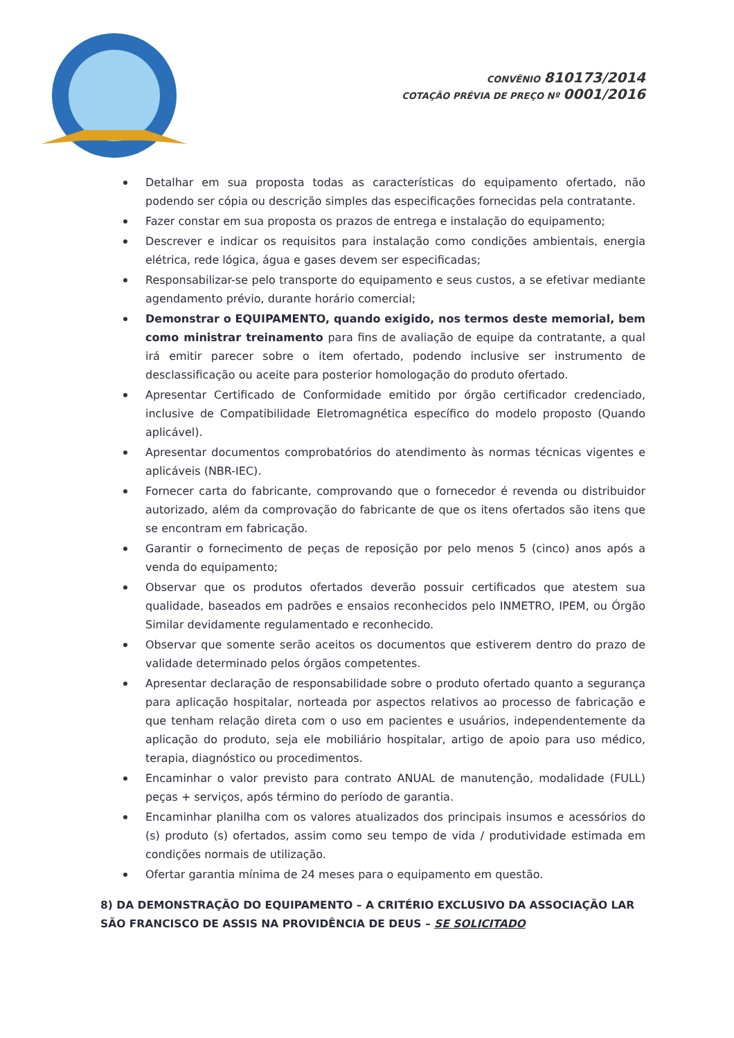CONVÊNIO 810173/2014
COTAÇÃO PRÉVIA DE PREÇO Nº 0001/2016
Detalhar em sua proposta todas as características do equipamento ofertado, não podendo ser cópia ou descrição simples das especificações fornecidas pela contratante.
Fazer constar em sua proposta os prazos de entrega e instalação do equipamento;
Descrever e indicar os requisitos para instalação como condições ambientais, energia elétrica, rede lógica, água e gases devem ser especificadas;
Responsabilizar-se pelo transporte do equipamento e seus custos, a se efetivar mediante agendamento prévio, durante horário comercial;
Demonstrar o EQUIPAMENTO, quando exigido, nos termos deste memorial, bem como ministrar treinamento para fins de avaliação de equipe da contratante, a qual irá emitir parecer sobre o item ofertado, podendo inclusive ser instrumento de desclassificação ou aceite para posterior homologação do produto ofertado.
Apresentar Certificado de Conformidade emitido por órgão certificador credenciado, inclusive de Compatibilidade Eletromagnética específico do modelo proposto (Quando aplicável).
Apresentar documentos comprobatórios do atendimento às normas técnicas vigentes e aplicáveis (NBR-IEC).
Fornecer carta do fabricante, comprovando que o fornecedor é revenda ou distribuidor autorizado, além da comprovação do fabricante de que os itens ofertados são itens que se encontram em fabricação.
Garantir o fornecimento de peças de reposição por pelo menos 5 (cinco) anos após a venda do equipamento;
Observar que os produtos ofertados deverão possuir certificados que atestem sua qualidade, baseados em padrões e ensaios reconhecidos pelo INMETRO, IPEM, ou Órgão Similar devidamente regulamentado e reconhecido.
Observar que somente serão aceitos os documentos que estiverem dentro do prazo de validade determinado pelos órgãos competentes.
Apresentar declaração de responsabilidade sobre o produto ofertado quanto a segurança para aplicação hospitalar, norteada por aspectos relativos ao processo de fabricação e que tenham relação direta com o uso em pacientes e usuários, independentemente da aplicação do produto, seja ele mobiliário hospitalar, artigo de apoio para uso médico, terapia, diagnóstico ou procedimentos.
Encaminhar o valor previsto para contrato ANUAL de manutenção, modalidade (FULL) peças + serviços, após término do período de garantia.
Encaminhar planilha com os valores atualizados dos principais insumos e acessórios do (s) produto (s) ofertados, assim como seu tempo de vida / produtividade estimada em condições normais de utilização.
Ofertar garantia mínima de 24 meses para o equipamento em questão.
8) DA DEMONSTRAÇÃO DO EQUIPAMENTO – A CRITÉRIO EXCLUSIVO DA ASSOCIAÇÃO LAR SÃO FRANCISCO DE ASSIS NA PROVIDÊNCIA DE DEUS – SE SOLICITADO